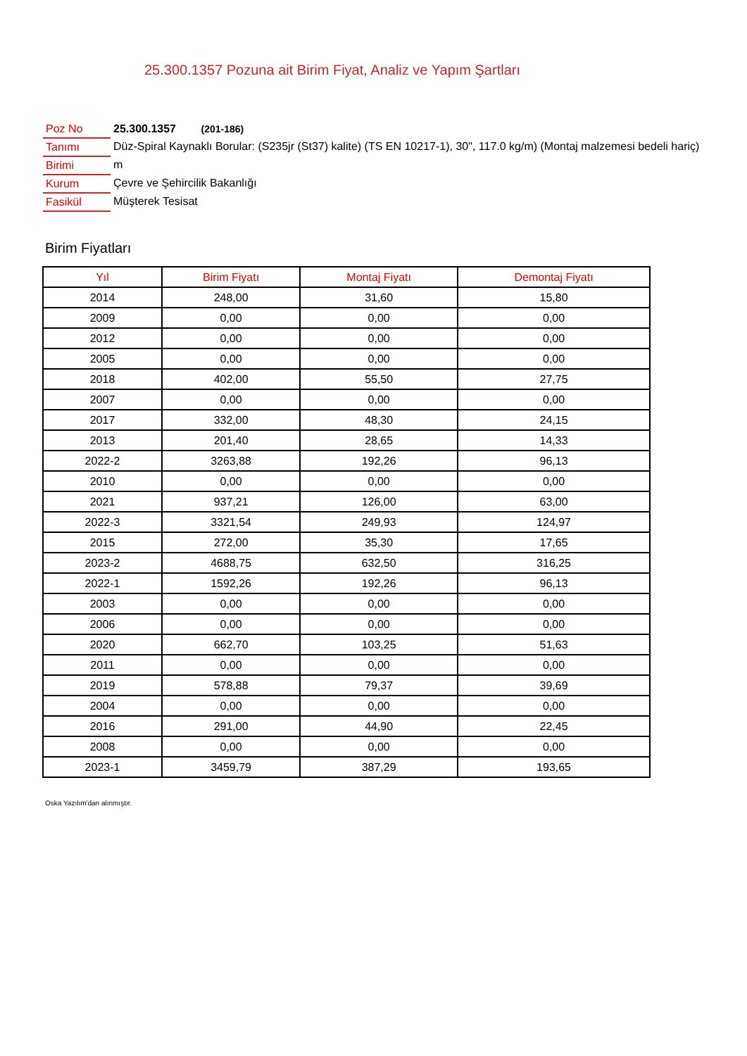25.300.1357 Pozuna ait Birim Fiyat, Analiz ve Yapım Şartları
| Poz No | 25.300.1357 (201-186) |
| Tanımı | Düz-Spiral Kaynaklı Borular: (S235jr (St37) kalite) (TS EN 10217-1), 30", 117.0 kg/m) (Montaj malzemesi bedeli hariç) |
| Birimi | m |
| Kurum | Çevre ve Şehircilik Bakanlığı |
| Fasikül | Müşterek Tesisat |
Birim Fiyatları
| Yıl | Birim Fiyatı | Montaj Fiyatı | Demontaj Fiyatı |
| --- | --- | --- | --- |
| 2014 | 248,00 | 31,60 | 15,80 |
| 2009 | 0,00 | 0,00 | 0,00 |
| 2012 | 0,00 | 0,00 | 0,00 |
| 2005 | 0,00 | 0,00 | 0,00 |
| 2018 | 402,00 | 55,50 | 27,75 |
| 2007 | 0,00 | 0,00 | 0,00 |
| 2017 | 332,00 | 48,30 | 24,15 |
| 2013 | 201,40 | 28,65 | 14,33 |
| 2022-2 | 3263,88 | 192,26 | 96,13 |
| 2010 | 0,00 | 0,00 | 0,00 |
| 2021 | 937,21 | 126,00 | 63,00 |
| 2022-3 | 3321,54 | 249,93 | 124,97 |
| 2015 | 272,00 | 35,30 | 17,65 |
| 2023-2 | 4688,75 | 632,50 | 316,25 |
| 2022-1 | 1592,26 | 192,26 | 96,13 |
| 2003 | 0,00 | 0,00 | 0,00 |
| 2006 | 0,00 | 0,00 | 0,00 |
| 2020 | 662,70 | 103,25 | 51,63 |
| 2011 | 0,00 | 0,00 | 0,00 |
| 2019 | 578,88 | 79,37 | 39,69 |
| 2004 | 0,00 | 0,00 | 0,00 |
| 2016 | 291,00 | 44,90 | 22,45 |
| 2008 | 0,00 | 0,00 | 0,00 |
| 2023-1 | 3459,79 | 387,29 | 193,65 |
Oska Yazılım'dan alınmıştır.